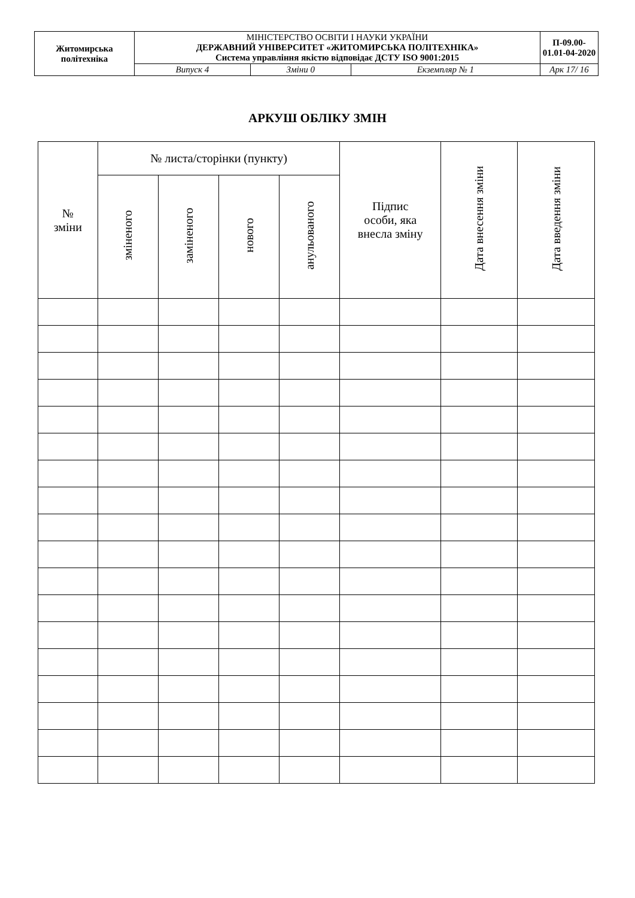| Житомирська політехніка | МІНІСТЕРСТВО ОСВІТИ І НАУКИ УКРАЇНИ ДЕРЖАВНИЙ УНІВЕРСИТЕТ «ЖИТОМИРСЬКА ПОЛІТЕХНІКА» Система управління якістю відповідає ДСТУ ISO 9001:2015 | | | П-09.00-01.01-04-2020 |
| | Випуск 4 | Зміни 0 | Екземпляр № 1 | Арк 17/ 16 |
АРКУШ ОБЛІКУ ЗМІН
| № зміни | № листа/сторінки (пункту) | | | | Підпис особи, яка внесла зміну | Дата внесення зміни | Дата введення зміни |
| --- | --- | --- | --- | --- | --- | --- | --- |
| | зміненого | заміненого | нового | анульованого | | | |